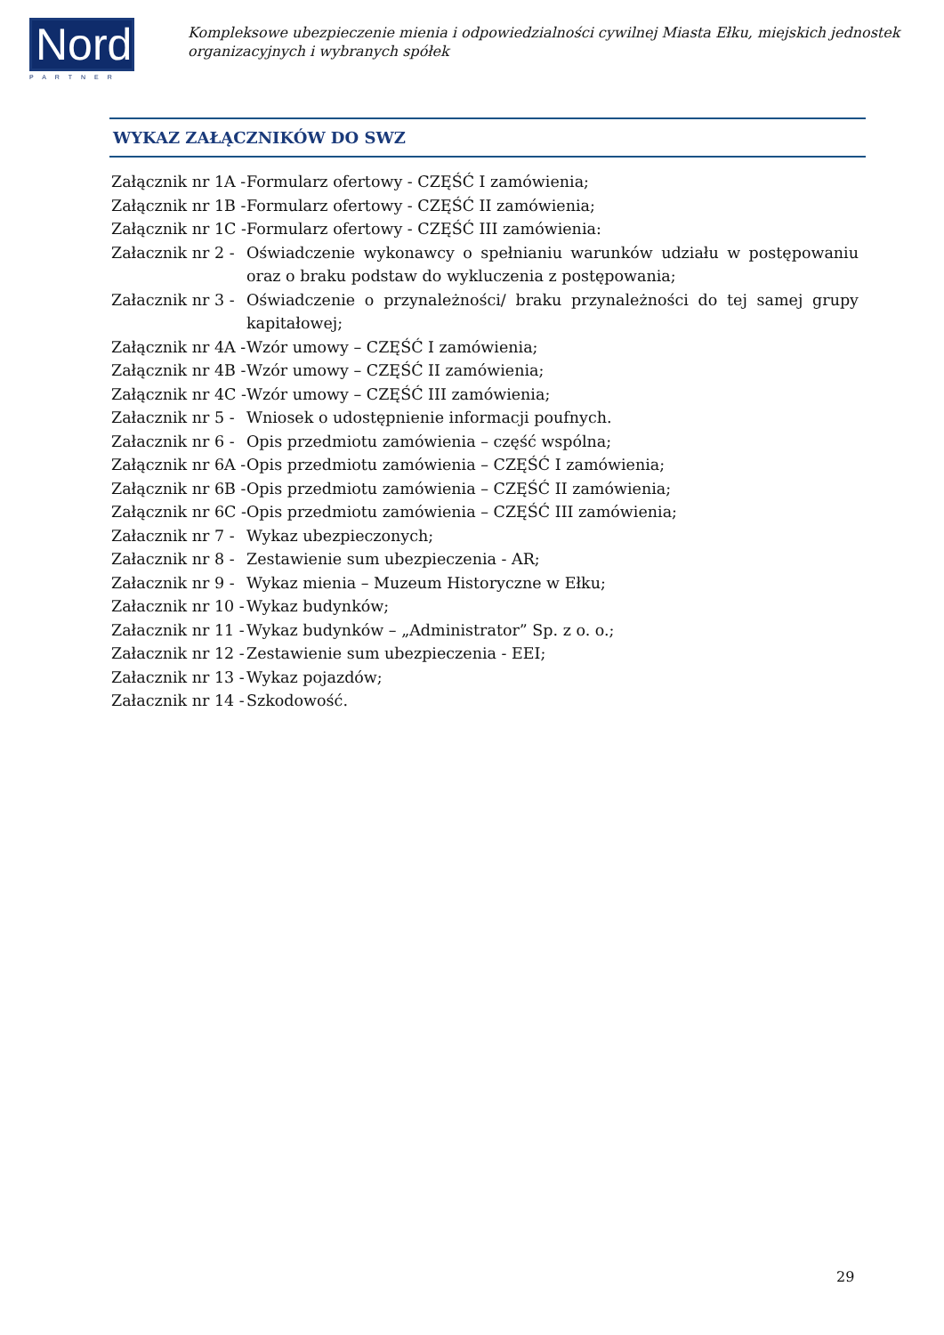Nord
PARTNER
Kompleksowe ubezpieczenie mienia i odpowiedzialności cywilnej Miasta Ełku, miejskich jednostek organizacyjnych i wybranych spółek
WYKAZ ZAŁĄCZNIKÓW DO SWZ
| Załącznik nr 1A - | Formularz ofertowy - CZĘŚĆ I zamówienia; |
| Załącznik nr 1B - | Formularz ofertowy - CZĘŚĆ II zamówienia; |
| Załącznik nr 1C - | Formularz ofertowy - CZĘŚĆ III zamówienia: |
| Załacznik nr 2 - | Oświadczenie wykonawcy o spełnianiu warunków udziału w postępowaniu oraz o braku podstaw do wykluczenia z postępowania; |
| Załacznik nr 3 - | Oświadczenie o przynależności/ braku przynależności do tej samej grupy kapitałowej; |
| Załącznik nr 4A - | Wzór umowy – CZĘŚĆ I zamówienia; |
| Załącznik nr 4B - | Wzór umowy – CZĘŚĆ II zamówienia; |
| Załącznik nr 4C - | Wzór umowy – CZĘŚĆ III zamówienia; |
| Załacznik nr 5 - | Wniosek o udostępnienie informacji poufnych. |
| Załacznik nr 6 - | Opis przedmiotu zamówienia – część wspólna; |
| Załącznik nr 6A - | Opis przedmiotu zamówienia – CZĘŚĆ I zamówienia; |
| Załącznik nr 6B - | Opis przedmiotu zamówienia – CZĘŚĆ II zamówienia; |
| Załącznik nr 6C - | Opis przedmiotu zamówienia – CZĘŚĆ III zamówienia; |
| Załacznik nr 7 - | Wykaz ubezpieczonych; |
| Załacznik nr 8 - | Zestawienie sum ubezpieczenia - AR; |
| Załacznik nr 9 - | Wykaz mienia – Muzeum Historyczne w Ełku; |
| Załacznik nr 10 - | Wykaz budynków; |
| Załacznik nr 11 - | Wykaz budynków – „Administrator” Sp. z o. o.; |
| Załacznik nr 12 - | Zestawienie sum ubezpieczenia - EEI; |
| Załacznik nr 13 - | Wykaz pojazdów; |
| Załacznik nr 14 - | Szkodowość. |
29